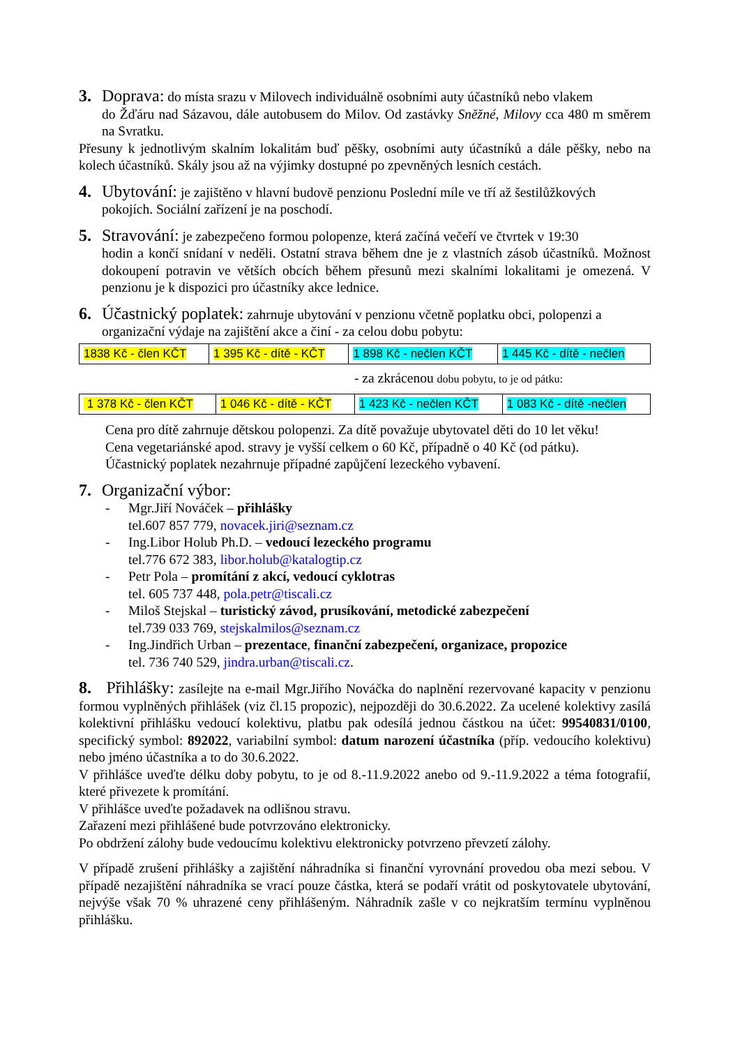3. Doprava: do místa srazu v Milovech individuálně osobními auty účastníků nebo vlakem
do Žďáru nad Sázavou, dále autobusem do Milov. Od zastávky Sněžné, Milovy cca 480 m směrem na Svratku.
Přesuny k jednotlivým skalním lokalitám buď pěšky, osobními auty účastníků a dále pěšky, nebo na kolech účastníků. Skály jsou až na výjimky dostupné po zpevněných lesních cestách.
4. Ubytování: je zajištěno v hlavní budově penzionu Poslední míle ve tří až šestilůžkových
pokojích. Sociální zařízení je na poschodí.
5. Stravování: je zabezpečeno formou polopenze, která začíná večeří ve čtvrtek v 19:30
hodin a končí snídaní v neděli. Ostatní strava během dne je z vlastních zásob účastníků. Možnost dokoupení potravin ve větších obcích během přesunů mezi skalními lokalitami je omezená. V penzionu je k dispozici pro účastníky akce lednice.
6. Účastnický poplatek: zahrnuje ubytování v penzionu včetně poplatku obci, polopenzi a
organizační výdaje na zajištění akce a činí - za celou dobu pobytu:
| 1838 Kč - člen KČT | 1 395 Kč - dítě - KČT | 1 898 Kč - nečlen KČT | 1 445 Kč - dítě - nečlen |
- za zkrácenou dobu pobytu, to je od pátku:
| 1 378 Kč - člen KČT | 1 046 Kč - dítě - KČT | 1 423 Kč - nečlen KČT | 1 083 Kč - dítě -nečlen |
Cena pro dítě zahrnuje dětskou polopenzi. Za dítě považuje ubytovatel děti do 10 let věku!
Cena vegetariánské apod. stravy je vyšší celkem o 60 Kč, případně o 40 Kč (od pátku).
Účastnický poplatek nezahrnuje případné zapůjčení lezeckého vybavení.
7. Organizační výbor:
- Mgr.Jiří Nováček – přihlášky
tel.607 857 779, novacek.jiri@seznam.cz
- Ing.Libor Holub Ph.D. – vedoucí lezeckého programu
tel.776 672 383, libor.holub@katalogtip.cz
- Petr Pola – promítání z akcí, vedoucí cyklotras
tel. 605 737 448, pola.petr@tiscali.cz
- Miloš Stejskal – turistický závod, prusíkování, metodické zabezpečení
tel.739 033 769, stejskalmilos@seznam.cz
- Ing.Jindřich Urban – prezentace, finanční zabezpečení, organizace, propozice
tel. 736 740 529, jindra.urban@tiscali.cz.
8. Přihlášky: zasílejte na e-mail Mgr.Jiřího Nováčka do naplnění rezervované kapacity v penzionu formou vyplněných přihlášek (viz čl.15 propozic), nejpozději do 30.6.2022. Za ucelené kolektivy zasílá kolektivní přihlášku vedoucí kolektivu, platbu pak odesílá jednou částkou na účet: 99540831/0100, specifický symbol: 892022, variabilní symbol: datum narození účastníka (příp. vedoucího kolektivu) nebo jméno účastníka a to do 30.6.2022.
V přihlášce uveďte délku doby pobytu, to je od 8.-11.9.2022 anebo od 9.-11.9.2022 a téma fotografií, které přivezete k promítání.
V přihlášce uveďte požadavek na odlišnou stravu.
Zařazení mezi přihlášené bude potvrzováno elektronicky.
Po obdržení zálohy bude vedoucímu kolektivu elektronicky potvrzeno převzetí zálohy.
V případě zrušení přihlášky a zajištění náhradníka si finanční vyrovnání provedou oba mezi sebou. V případě nezajištění náhradníka se vrací pouze částka, která se podaří vrátit od poskytovatele ubytování, nejvýše však 70 % uhrazené ceny přihlášeným. Náhradník zašle v co nejkratším termínu vyplněnou přihlášku.